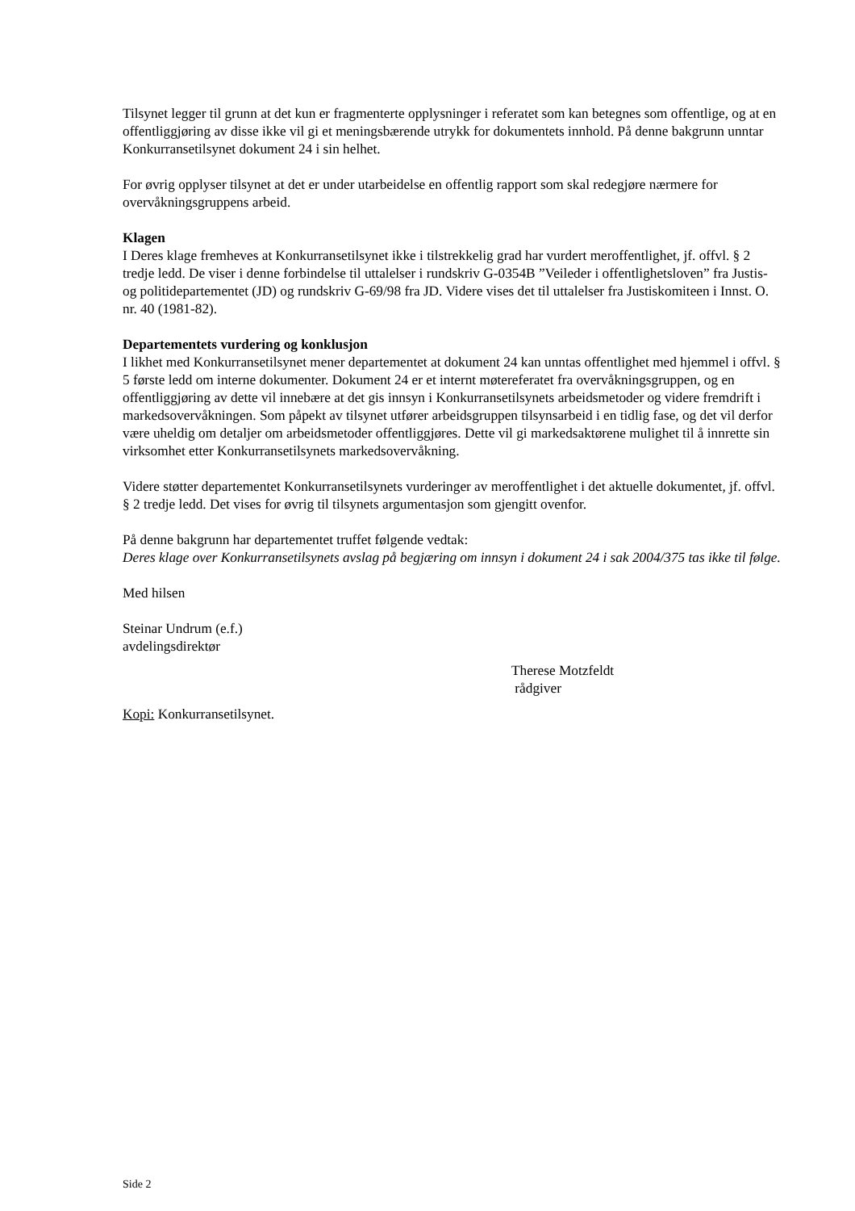Tilsynet legger til grunn at det kun er fragmenterte opplysninger i referatet som kan betegnes som offentlige, og at en offentliggjøring av disse ikke vil gi et meningsbærende utrykk for dokumentets innhold. På denne bakgrunn unntar Konkurransetilsynet dokument 24 i sin helhet.
For øvrig opplyser tilsynet at det er under utarbeidelse en offentlig rapport som skal redegjøre nærmere for overvåkningsgruppens arbeid.
Klagen
I Deres klage fremheves at Konkurransetilsynet ikke i tilstrekkelig grad har vurdert meroffentlighet, jf. offvl. § 2 tredje ledd. De viser i denne forbindelse til uttalelser i rundskriv G-0354B ”Veileder i offentlighetsloven” fra Justis- og politidepartementet (JD) og rundskriv G-69/98 fra JD. Videre vises det til uttalelser fra Justiskomiteen i Innst. O. nr. 40 (1981-82).
Departementets vurdering og konklusjon
I likhet med Konkurransetilsynet mener departementet at dokument 24 kan unntas offentlighet med hjemmel i offvl. § 5 første ledd om interne dokumenter. Dokument 24 er et internt møtereferatet fra overvåkningsgruppen, og en offentliggjøring av dette vil innebære at det gis innsyn i Konkurransetilsynets arbeidsmetoder og videre fremdrift i markedsovervåkningen. Som påpekt av tilsynet utfører arbeidsgruppen tilsynsarbeid i en tidlig fase, og det vil derfor være uheldig om detaljer om arbeidsmetoder offentliggjøres. Dette vil gi markedsaktørene mulighet til å innrette sin virksomhet etter Konkurransetilsynets markedsovervåkning.
Videre støtter departementet Konkurransetilsynets vurderinger av meroffentlighet i det aktuelle dokumentet, jf. offvl. § 2 tredje ledd. Det vises for øvrig til tilsynets argumentasjon som gjengitt ovenfor.
På denne bakgrunn har departementet truffet følgende vedtak:
Deres klage over Konkurransetilsynets avslag på begjæring om innsyn i dokument 24 i sak 2004/375 tas ikke til følge.
Med hilsen
Steinar Undrum (e.f.)
avdelingsdirektør
Therese Motzfeldt
rådgiver
Kopi: Konkurransetilsynet.
Side 2